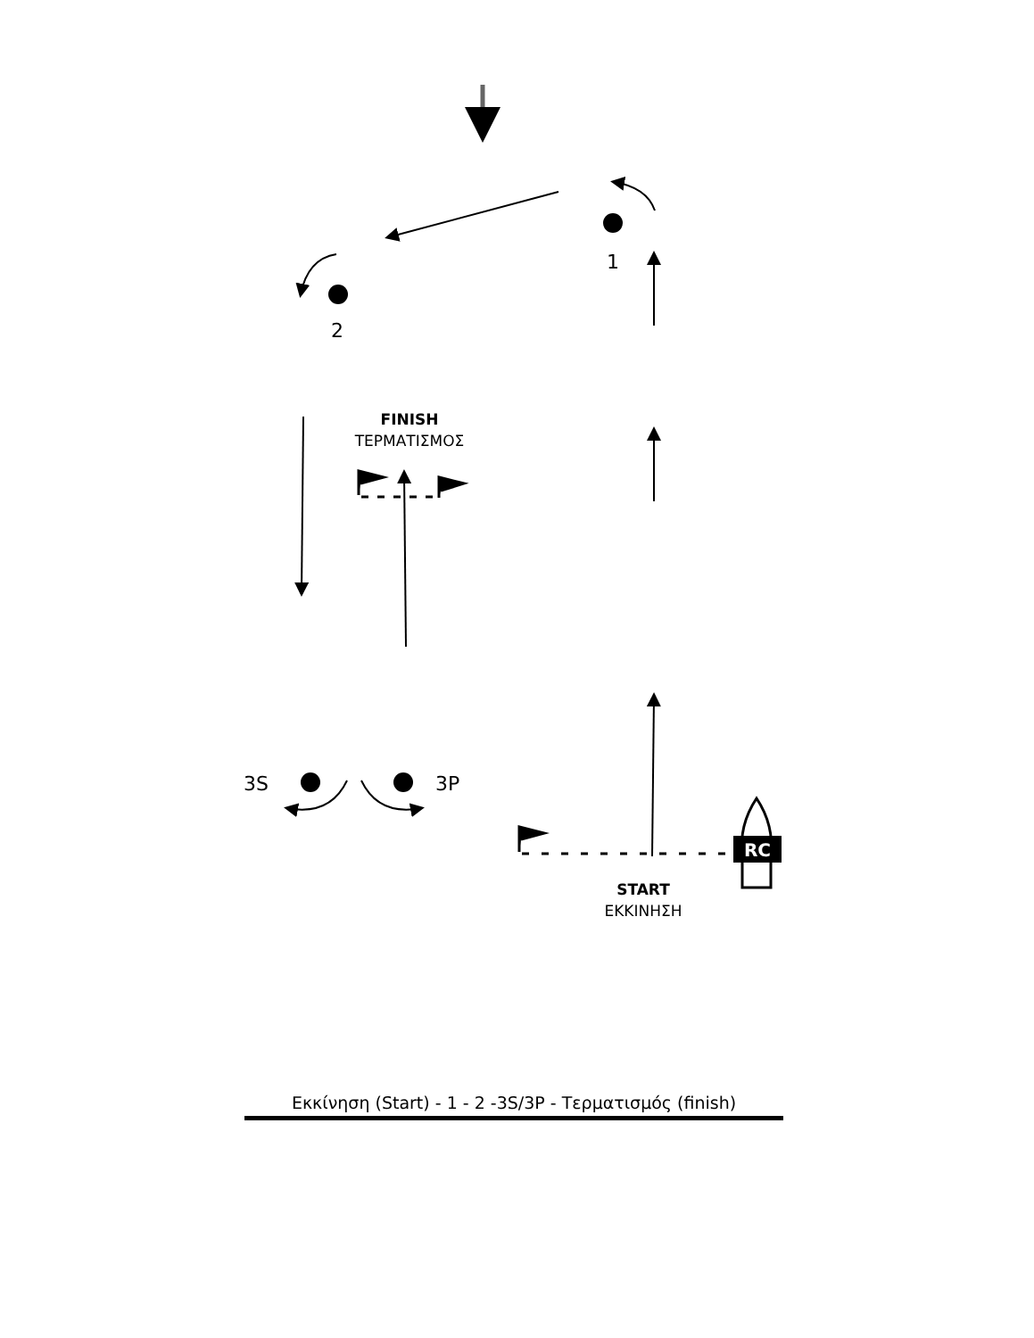1
2
3S
3P
FINISH
ΤΕΡΜΑΤΙΣΜΟΣ
START
ΕΚΚΙΝΗΣΗ
RC
Εκκίνηση (Start) - 1 - 2 -3S/3P - Τερματισμός (finish)